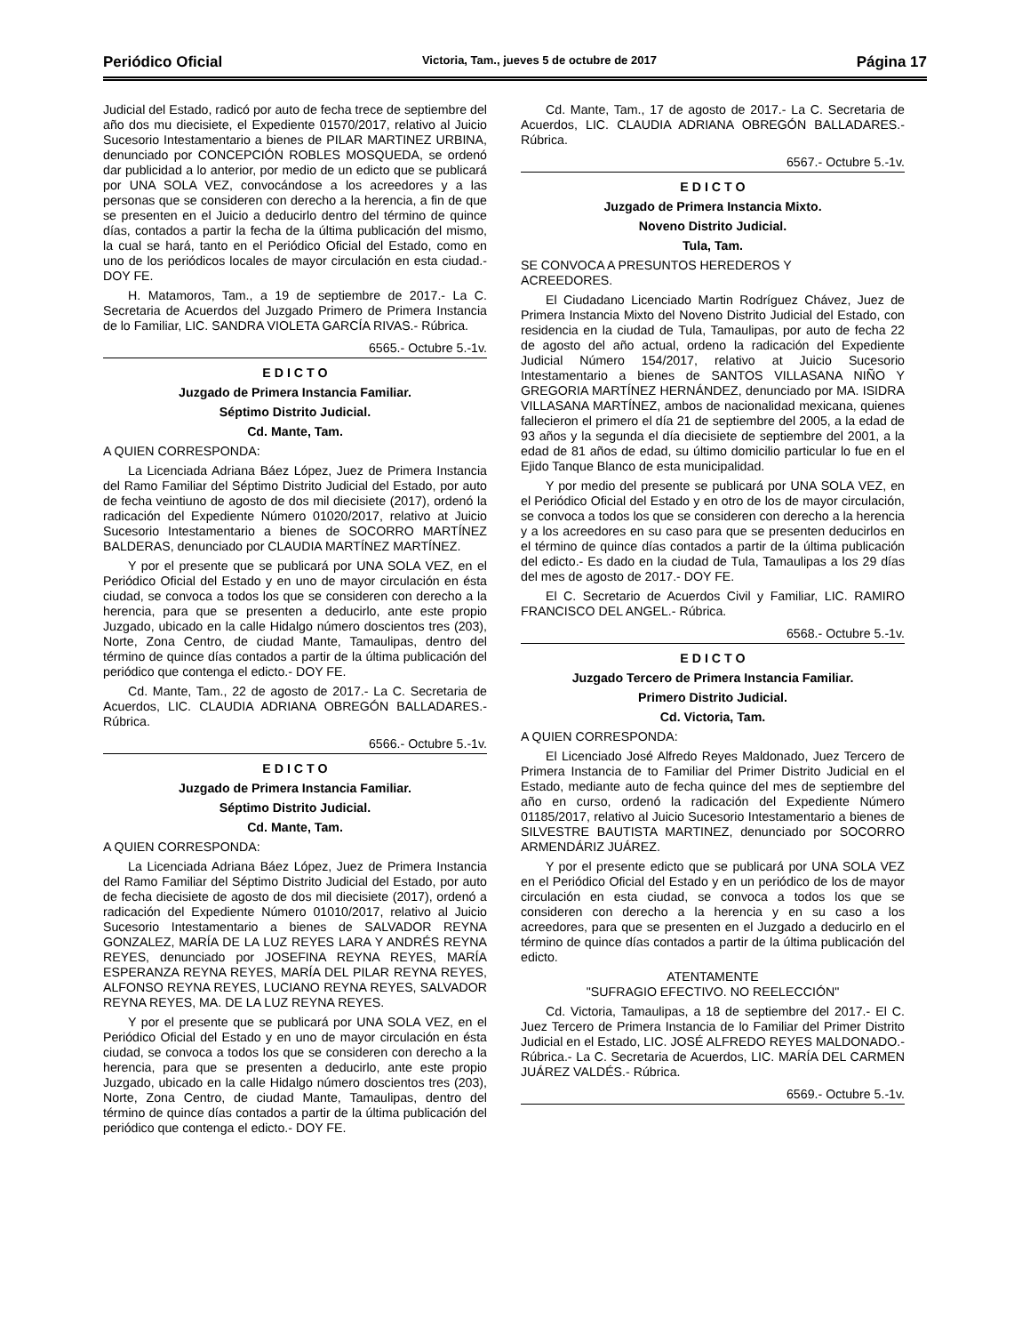Periódico Oficial Victoria, Tam., jueves 5 de octubre de 2017 Página 17
Judicial del Estado, radicó por auto de fecha trece de septiembre del año dos mu diecisiete, el Expediente 01570/2017, relativo al Juicio Sucesorio Intestamentario a bienes de PILAR MARTINEZ URBINA, denunciado por CONCEPCIÓN ROBLES MOSQUEDA, se ordenó dar publicidad a lo anterior, por medio de un edicto que se publicará por UNA SOLA VEZ, convocándose a los acreedores y a las personas que se consideren con derecho a la herencia, a fin de que se presenten en el Juicio a deducirlo dentro del término de quince días, contados a partir la fecha de la última publicación del mismo, la cual se hará, tanto en el Periódico Oficial del Estado, como en uno de los periódicos locales de mayor circulación en esta ciudad.- DOY FE.
H. Matamoros, Tam., a 19 de septiembre de 2017.- La C. Secretaria de Acuerdos del Juzgado Primero de Primera Instancia de lo Familiar, LIC. SANDRA VIOLETA GARCÍA RIVAS.- Rúbrica.
6565.- Octubre 5.-1v.
E D I C T O
Juzgado de Primera Instancia Familiar.
Séptimo Distrito Judicial.
Cd. Mante, Tam.
A QUIEN CORRESPONDA:
La Licenciada Adriana Báez López, Juez de Primera Instancia del Ramo Familiar del Séptimo Distrito Judicial del Estado, por auto de fecha veintiuno de agosto de dos mil diecisiete (2017), ordenó la radicación del Expediente Número 01020/2017, relativo at Juicio Sucesorio Intestamentario a bienes de SOCORRO MARTÍNEZ BALDERAS, denunciado por CLAUDIA MARTÍNEZ MARTÍNEZ.
Y por el presente que se publicará por UNA SOLA VEZ, en el Periódico Oficial del Estado y en uno de mayor circulación en ésta ciudad, se convoca a todos los que se consideren con derecho a la herencia, para que se presenten a deducirlo, ante este propio Juzgado, ubicado en la calle Hidalgo número doscientos tres (203), Norte, Zona Centro, de ciudad Mante, Tamaulipas, dentro del término de quince días contados a partir de la última publicación del periódico que contenga el edicto.- DOY FE.
Cd. Mante, Tam., 22 de agosto de 2017.- La C. Secretaria de Acuerdos, LIC. CLAUDIA ADRIANA OBREGÓN BALLADARES.- Rúbrica.
6566.- Octubre 5.-1v.
E D I C T O
Juzgado de Primera Instancia Familiar.
Séptimo Distrito Judicial.
Cd. Mante, Tam.
A QUIEN CORRESPONDA:
La Licenciada Adriana Báez López, Juez de Primera Instancia del Ramo Familiar del Séptimo Distrito Judicial del Estado, por auto de fecha diecisiete de agosto de dos mil diecisiete (2017), ordenó a radicación del Expediente Número 01010/2017, relativo al Juicio Sucesorio Intestamentario a bienes de SALVADOR REYNA GONZALEZ, MARÍA DE LA LUZ REYES LARA Y ANDRÉS REYNA REYES, denunciado por JOSEFINA REYNA REYES, MARÍA ESPERANZA REYNA REYES, MARÍA DEL PILAR REYNA REYES, ALFONSO REYNA REYES, LUCIANO REYNA REYES, SALVADOR REYNA REYES, MA. DE LA LUZ REYNA REYES.
Y por el presente que se publicará por UNA SOLA VEZ, en el Periódico Oficial del Estado y en uno de mayor circulación en ésta ciudad, se convoca a todos los que se consideren con derecho a la herencia, para que se presenten a deducirlo, ante este propio Juzgado, ubicado en la calle Hidalgo número doscientos tres (203), Norte, Zona Centro, de ciudad Mante, Tamaulipas, dentro del término de quince días contados a partir de la última publicación del periódico que contenga el edicto.- DOY FE.
Cd. Mante, Tam., 17 de agosto de 2017.- La C. Secretaria de Acuerdos, LIC. CLAUDIA ADRIANA OBREGÓN BALLADARES.- Rúbrica.
6567.- Octubre 5.-1v.
E D I C T O
Juzgado de Primera Instancia Mixto.
Noveno Distrito Judicial.
Tula, Tam.
SE CONVOCA A PRESUNTOS HEREDEROS Y
ACREEDORES.
El Ciudadano Licenciado Martin Rodríguez Chávez, Juez de Primera Instancia Mixto del Noveno Distrito Judicial del Estado, con residencia en la ciudad de Tula, Tamaulipas, por auto de fecha 22 de agosto del año actual, ordeno la radicación del Expediente Judicial Número 154/2017, relativo at Juicio Sucesorio Intestamentario a bienes de SANTOS VILLASANA NIÑO Y GREGORIA MARTÍNEZ HERNÁNDEZ, denunciado por MA. ISIDRA VILLASANA MARTÍNEZ, ambos de nacionalidad mexicana, quienes fallecieron el primero el día 21 de septiembre del 2005, a la edad de 93 años y la segunda el día diecisiete de septiembre del 2001, a la edad de 81 años de edad, su último domicilio particular lo fue en el Ejido Tanque Blanco de esta municipalidad.
Y por medio del presente se publicará por UNA SOLA VEZ, en el Periódico Oficial del Estado y en otro de los de mayor circulación, se convoca a todos los que se consideren con derecho a la herencia y a los acreedores en su caso para que se presenten deducirlos en el término de quince días contados a partir de la última publicación del edicto.- Es dado en la ciudad de Tula, Tamaulipas a los 29 días del mes de agosto de 2017.- DOY FE.
El C. Secretario de Acuerdos Civil y Familiar, LIC. RAMIRO FRANCISCO DEL ANGEL.- Rúbrica.
6568.- Octubre 5.-1v.
E D I C T O
Juzgado Tercero de Primera Instancia Familiar.
Primero Distrito Judicial.
Cd. Victoria, Tam.
A QUIEN CORRESPONDA:
El Licenciado José Alfredo Reyes Maldonado, Juez Tercero de Primera Instancia de to Familiar del Primer Distrito Judicial en el Estado, mediante auto de fecha quince del mes de septiembre del año en curso, ordenó la radicación del Expediente Número 01185/2017, relativo al Juicio Sucesorio Intestamentario a bienes de SILVESTRE BAUTISTA MARTINEZ, denunciado por SOCORRO ARMENDÁRIZ JUÁREZ.
Y por el presente edicto que se publicará por UNA SOLA VEZ en el Periódico Oficial del Estado y en un periódico de los de mayor circulación en esta ciudad, se convoca a todos los que se consideren con derecho a la herencia y en su caso a los acreedores, para que se presenten en el Juzgado a deducirlo en el término de quince días contados a partir de la última publicación del edicto.
ATENTAMENTE
"SUFRAGIO EFECTIVO. NO REELECCIÓN"
Cd. Victoria, Tamaulipas, a 18 de septiembre del 2017.- El C. Juez Tercero de Primera Instancia de lo Familiar del Primer Distrito Judicial en el Estado, LIC. JOSÉ ALFREDO REYES MALDONADO.- Rúbrica.- La C. Secretaria de Acuerdos, LIC. MARÍA DEL CARMEN JUÁREZ VALDÉS.- Rúbrica.
6569.- Octubre 5.-1v.